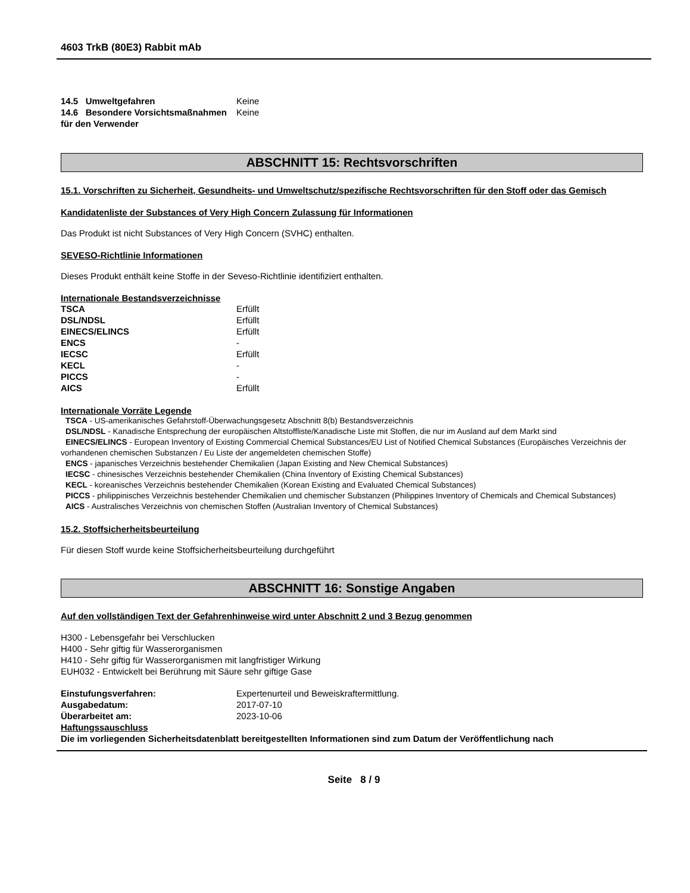4603 TrkB (80E3) Rabbit mAb
| 14.5 Umweltgefahren | Keine |
| 14.6 Besondere Vorsichtsmaßnahmen für den Verwender | Keine |
ABSCHNITT 15: Rechtsvorschriften
15.1. Vorschriften zu Sicherheit, Gesundheits- und Umweltschutz/spezifische Rechtsvorschriften für den Stoff oder das Gemisch
Kandidatenliste der Substances of Very High Concern Zulassung für Informationen
Das Produkt ist nicht Substances of Very High Concern (SVHC) enthalten.
SEVESO-Richtlinie Informationen
Dieses Produkt enthält keine Stoffe in der Seveso-Richtlinie identifiziert enthalten.
Internationale Bestandsverzeichnisse
| TSCA | Erfüllt |
| DSL/NDSL | Erfüllt |
| EINECS/ELINCS | Erfüllt |
| ENCS | - |
| IECSC | Erfüllt |
| KECL | - |
| PICCS | - |
| AICS | Erfüllt |
Internationale Vorräte Legende
TSCA - US-amerikanisches Gefahrstoff-Überwachungsgesetz Abschnitt 8(b) Bestandsverzeichnis
DSL/NDSL - Kanadische Entsprechung der europäischen Altstoffliste/Kanadische Liste mit Stoffen, die nur im Ausland auf dem Markt sind
EINECS/ELINCS - European Inventory of Existing Commercial Chemical Substances/EU List of Notified Chemical Substances (Europäisches Verzeichnis der vorhandenen chemischen Substanzen / Eu Liste der angemeldeten chemischen Stoffe)
ENCS - japanisches Verzeichnis bestehender Chemikalien (Japan Existing and New Chemical Substances)
IECSC - chinesisches Verzeichnis bestehender Chemikalien (China Inventory of Existing Chemical Substances)
KECL - koreanisches Verzeichnis bestehender Chemikalien (Korean Existing and Evaluated Chemical Substances)
PICCS - philippinisches Verzeichnis bestehender Chemikalien und chemischer Substanzen (Philippines Inventory of Chemicals and Chemical Substances)
AICS - Australisches Verzeichnis von chemischen Stoffen (Australian Inventory of Chemical Substances)
15.2. Stoffsicherheitsbeurteilung
Für diesen Stoff wurde keine Stoffsicherheitsbeurteilung durchgeführt
ABSCHNITT 16: Sonstige Angaben
Auf den vollständigen Text der Gefahrenhinweise wird unter Abschnitt 2 und 3 Bezug genommen
H300 - Lebensgefahr bei Verschlucken
H400 - Sehr giftig für Wasserorganismen
H410 - Sehr giftig für Wasserorganismen mit langfristiger Wirkung
EUH032 - Entwickelt bei Berührung mit Säure sehr giftige Gase
| Einstufungsverfahren: | Expertenurteil und Beweiskraftermittlung. |
| Ausgabedatum: | 2017-07-10 |
| Überarbeitet am: | 2023-10-06 |
Haftungssauschluss
Die im vorliegenden Sicherheitsdatenblatt bereitgestellten Informationen sind zum Datum der Veröffentlichung nach
Seite 8 / 9